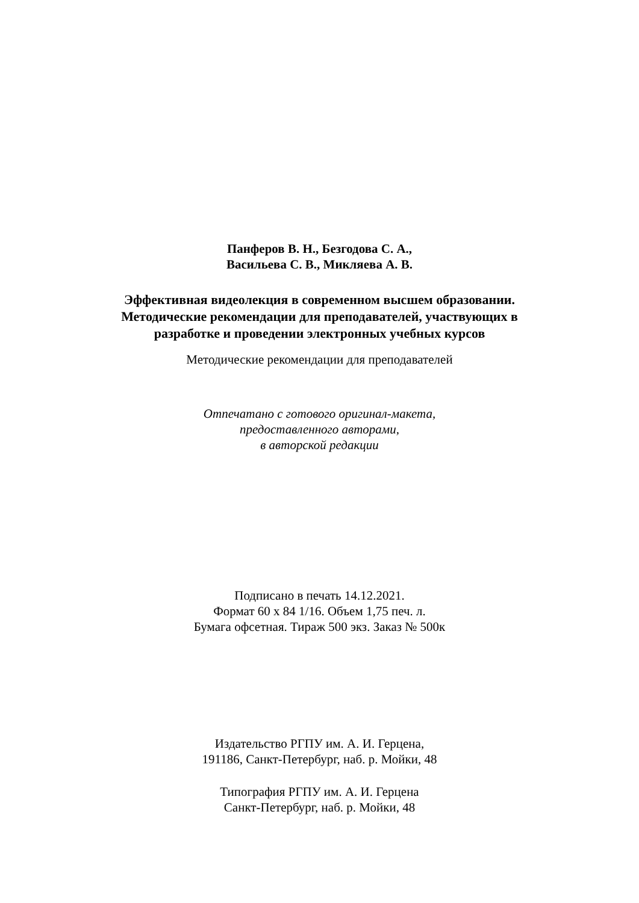Панферов В. Н., Безгодова С. А.,
Васильева С. В., Микляева А. В.
Эффективная видеолекция в современном высшем образовании.
Методические рекомендации для преподавателей, участвующих в
разработке и проведении электронных учебных курсов
Методические рекомендации для преподавателей
Отпечатано с готового оригинал-макета,
предоставленного авторами,
в авторской редакции
Подписано в печать 14.12.2021.
Формат 60 х 84 1/16. Объем 1,75 печ. л.
Бумага офсетная. Тираж 500 экз. Заказ № 500к
Издательство РГПУ им. А. И. Герцена,
191186, Санкт-Петербург, наб. р. Мойки, 48
Типография РГПУ им. А. И. Герцена
Санкт-Петербург, наб. р. Мойки, 48